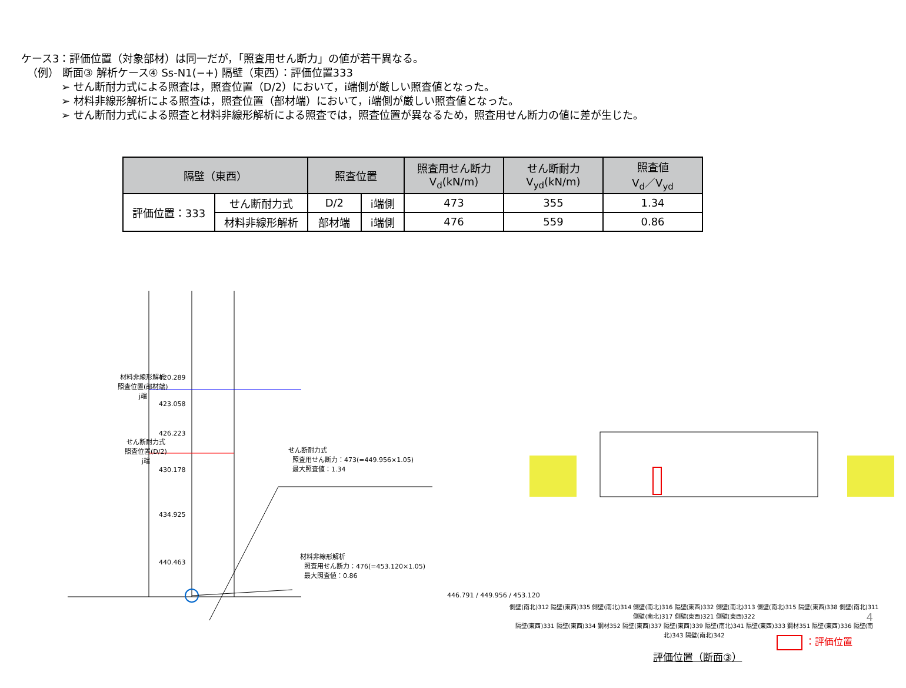ケース3：評価位置（対象部材）は同一だが，「照査用せん断力」の値が若干異なる。
（例） 断面③ 解析ケース④ Ss-N1(−+) 隔壁（東西）：評価位置333
➢ せん断耐力式による照査は，照査位置（D/2）において，i端側が厳しい照査値となった。
➢ 材料非線形解析による照査は，照査位置（部材端）において，i端側が厳しい照査値となった。
➢ せん断耐力式による照査と材料非線形解析による照査では，照査位置が異なるため，照査用せん断力の値に差が生じた。
| 隔壁（東西） | | 照査位置 | | 照査用せん断力 V<sub>d</sub>(kN/m) | せん断耐力 V<sub>yd</sub>(kN/m) | 照査値 V<sub>d</sub>／V<sub>yd</sub> |
| --- | --- | --- | --- | --- | --- | --- |
| 評価位置：333 | せん断耐力式 | D/2 | i端側 | 473 | 355 | 1.34 |
| | 材料非線形解析 | 部材端 | i端側 | 476 | 559 | 0.86 |
材料非線形解析
照査位置(部材端)
j端
420.289
423.058
せん断耐力式
照査位置(D/2)
j端
426.223
430.178
434.925
440.463
せん断耐力式
照査用せん断力：473(=449.956×1.05)
最大照査値：1.34
材料非線形解析
照査用せん断力：476(=453.120×1.05)
最大照査値：0.86
446.791 / 449.956 / 453.120
側壁(南北)312 隔壁(東西)335 側壁(南北)314 側壁(南北)316 隔壁(東西)332 側壁(南北)313 側壁(南北)315 隔壁(東西)338 側壁(南北)311 側壁(南北)317 側壁(東西)321 側壁(東西)322
隔壁(東西)331 隔壁(東西)334 鋼材352 隔壁(東西)337 隔壁(東西)339 隔壁(南北)341 隔壁(東西)333 鋼材351 隔壁(東西)336 隔壁(南北)343 隔壁(南北)342
：評価位置
評価位置（断面③）
4